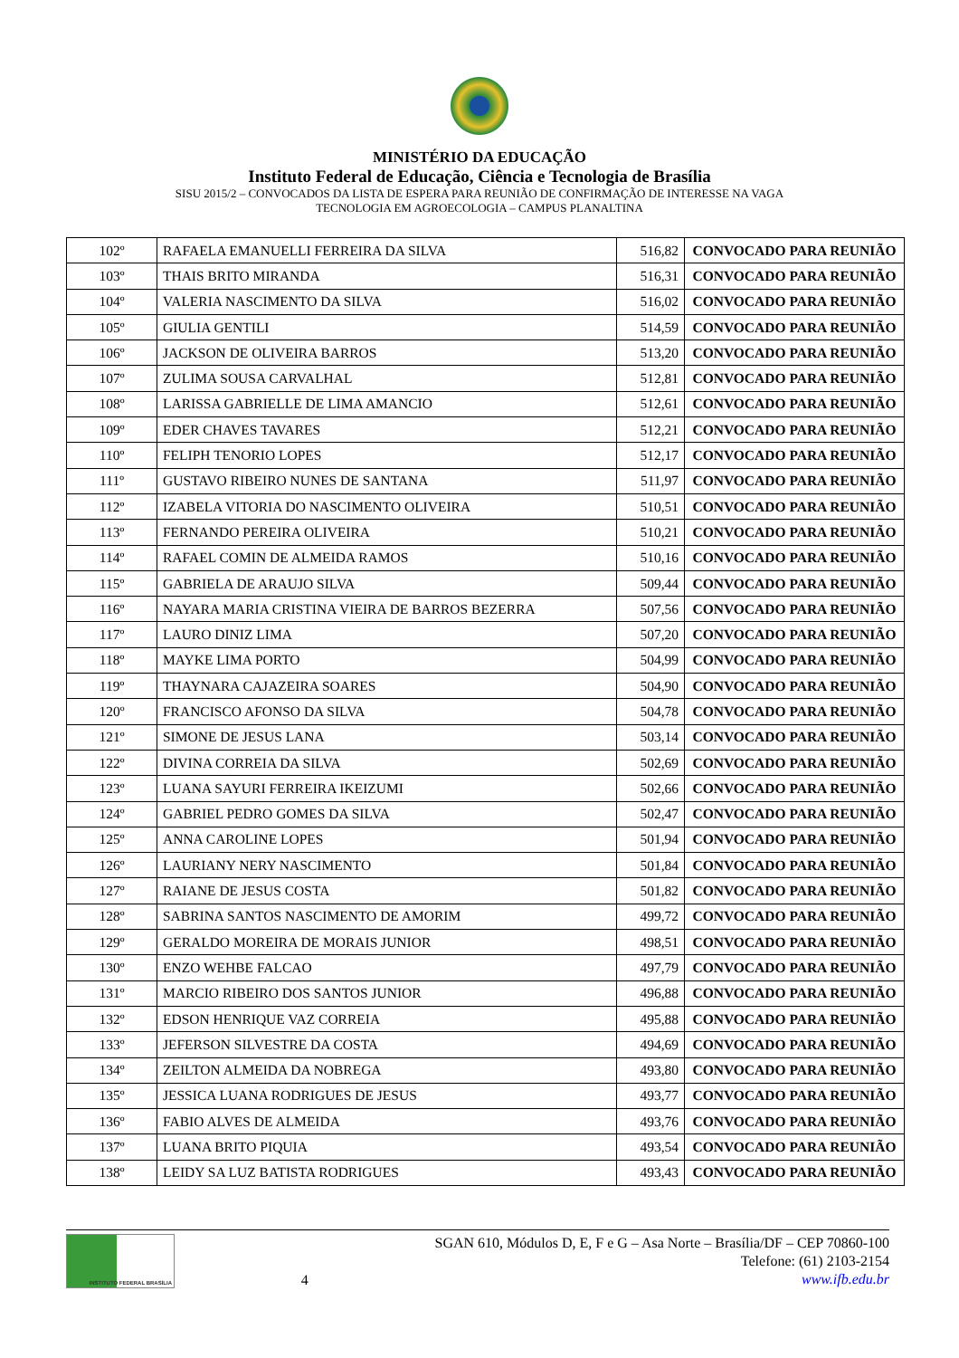MINISTÉRIO DA EDUCAÇÃO
Instituto Federal de Educação, Ciência e Tecnologia de Brasília
SISU 2015/2 – CONVOCADOS DA LISTA DE ESPERA PARA REUNIÃO DE CONFIRMAÇÃO DE INTERESSE NA VAGA
TECNOLOGIA EM AGROECOLOGIA – CAMPUS PLANALTINA
| 102º | RAFAELA EMANUELLI FERREIRA DA SILVA | 516,82 | CONVOCADO PARA REUNIÃO |
| 103º | THAIS BRITO MIRANDA | 516,31 | CONVOCADO PARA REUNIÃO |
| 104º | VALERIA NASCIMENTO DA SILVA | 516,02 | CONVOCADO PARA REUNIÃO |
| 105º | GIULIA GENTILI | 514,59 | CONVOCADO PARA REUNIÃO |
| 106º | JACKSON DE OLIVEIRA BARROS | 513,20 | CONVOCADO PARA REUNIÃO |
| 107º | ZULIMA SOUSA CARVALHAL | 512,81 | CONVOCADO PARA REUNIÃO |
| 108º | LARISSA GABRIELLE DE LIMA AMANCIO | 512,61 | CONVOCADO PARA REUNIÃO |
| 109º | EDER CHAVES TAVARES | 512,21 | CONVOCADO PARA REUNIÃO |
| 110º | FELIPH TENORIO LOPES | 512,17 | CONVOCADO PARA REUNIÃO |
| 111º | GUSTAVO RIBEIRO NUNES DE SANTANA | 511,97 | CONVOCADO PARA REUNIÃO |
| 112º | IZABELA VITORIA DO NASCIMENTO OLIVEIRA | 510,51 | CONVOCADO PARA REUNIÃO |
| 113º | FERNANDO PEREIRA OLIVEIRA | 510,21 | CONVOCADO PARA REUNIÃO |
| 114º | RAFAEL COMIN DE ALMEIDA RAMOS | 510,16 | CONVOCADO PARA REUNIÃO |
| 115º | GABRIELA DE ARAUJO SILVA | 509,44 | CONVOCADO PARA REUNIÃO |
| 116º | NAYARA MARIA CRISTINA VIEIRA DE BARROS BEZERRA | 507,56 | CONVOCADO PARA REUNIÃO |
| 117º | LAURO DINIZ LIMA | 507,20 | CONVOCADO PARA REUNIÃO |
| 118º | MAYKE LIMA PORTO | 504,99 | CONVOCADO PARA REUNIÃO |
| 119º | THAYNARA CAJAZEIRA SOARES | 504,90 | CONVOCADO PARA REUNIÃO |
| 120º | FRANCISCO AFONSO DA SILVA | 504,78 | CONVOCADO PARA REUNIÃO |
| 121º | SIMONE DE JESUS LANA | 503,14 | CONVOCADO PARA REUNIÃO |
| 122º | DIVINA CORREIA DA SILVA | 502,69 | CONVOCADO PARA REUNIÃO |
| 123º | LUANA SAYURI FERREIRA IKEIZUMI | 502,66 | CONVOCADO PARA REUNIÃO |
| 124º | GABRIEL PEDRO GOMES DA SILVA | 502,47 | CONVOCADO PARA REUNIÃO |
| 125º | ANNA CAROLINE LOPES | 501,94 | CONVOCADO PARA REUNIÃO |
| 126º | LAURIANY NERY NASCIMENTO | 501,84 | CONVOCADO PARA REUNIÃO |
| 127º | RAIANE DE JESUS COSTA | 501,82 | CONVOCADO PARA REUNIÃO |
| 128º | SABRINA SANTOS NASCIMENTO DE AMORIM | 499,72 | CONVOCADO PARA REUNIÃO |
| 129º | GERALDO MOREIRA DE MORAIS JUNIOR | 498,51 | CONVOCADO PARA REUNIÃO |
| 130º | ENZO WEHBE FALCAO | 497,79 | CONVOCADO PARA REUNIÃO |
| 131º | MARCIO RIBEIRO DOS SANTOS JUNIOR | 496,88 | CONVOCADO PARA REUNIÃO |
| 132º | EDSON HENRIQUE VAZ CORREIA | 495,88 | CONVOCADO PARA REUNIÃO |
| 133º | JEFERSON SILVESTRE DA COSTA | 494,69 | CONVOCADO PARA REUNIÃO |
| 134º | ZEILTON ALMEIDA DA NOBREGA | 493,80 | CONVOCADO PARA REUNIÃO |
| 135º | JESSICA LUANA RODRIGUES DE JESUS | 493,77 | CONVOCADO PARA REUNIÃO |
| 136º | FABIO ALVES DE ALMEIDA | 493,76 | CONVOCADO PARA REUNIÃO |
| 137º | LUANA BRITO PIQUIA | 493,54 | CONVOCADO PARA REUNIÃO |
| 138º | LEIDY SA LUZ BATISTA RODRIGUES | 493,43 | CONVOCADO PARA REUNIÃO |
INSTITUTO FEDERAL BRASÍLIA
4
SGAN 610, Módulos D, E, F e G – Asa Norte – Brasília/DF – CEP 70860-100
Telefone: (61) 2103-2154
www.ifb.edu.br